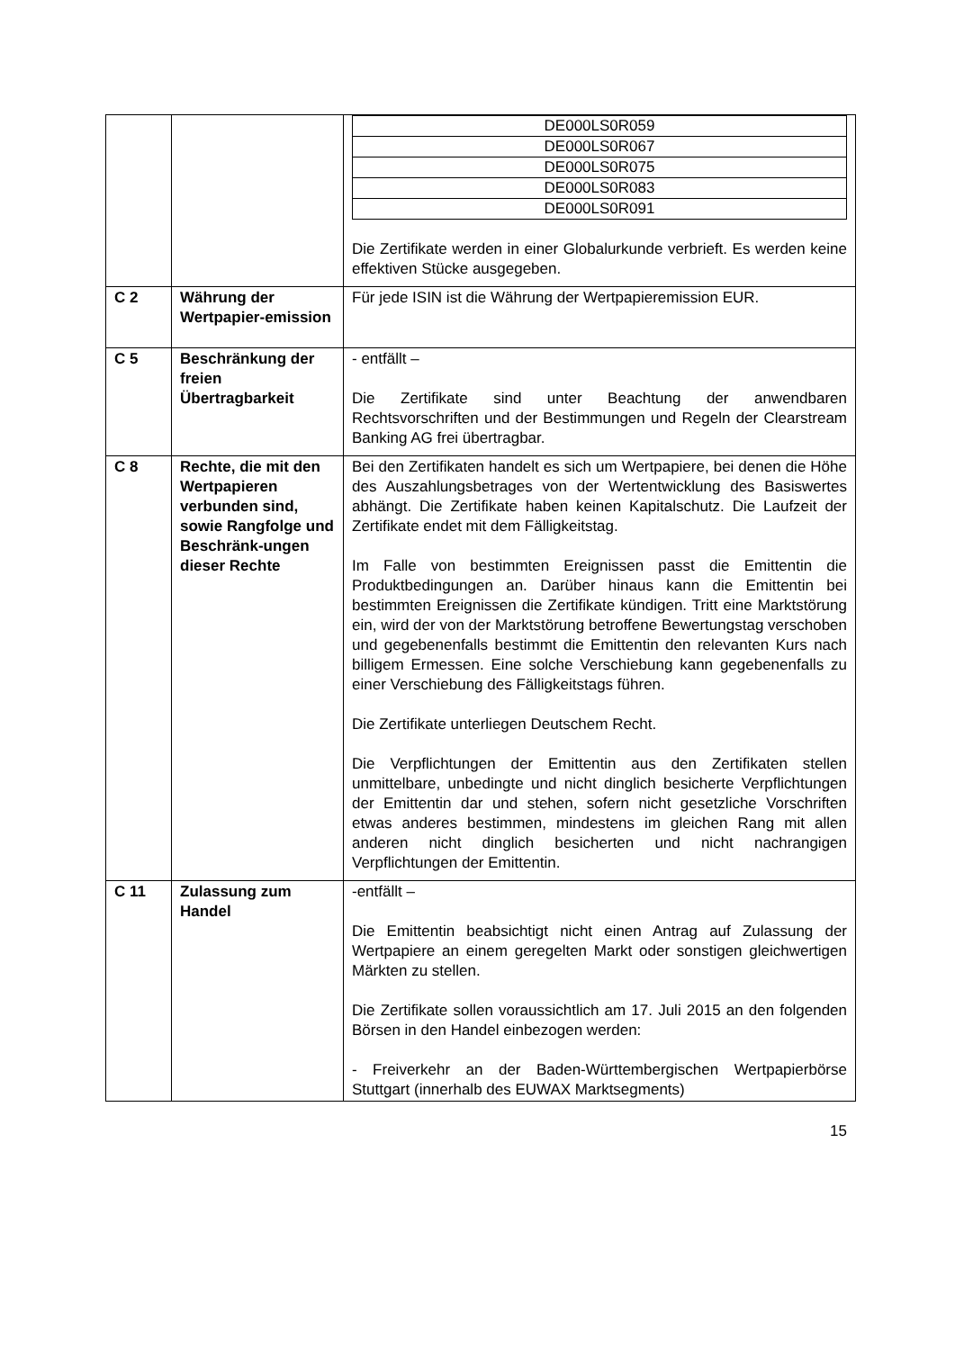| | | / DE000LS0R059 / / DE000LS0R067 / / DE000LS0R075 / / DE000LS0R083 / / DE000LS0R091 / Die Zertifikate werden in einer Globalurkunde verbrieft. Es werden keine effektiven Stücke ausgegeben. |
| C 2 | Währung der Wertpapier-emission | Für jede ISIN ist die Währung der Wertpapieremission EUR. |
| C 5 | Beschränkung der freien Übertragbarkeit | - entfällt – Die Zertifikate sind unter Beachtung der anwendbaren Rechtsvorschriften und der Bestimmungen und Regeln der Clearstream Banking AG frei übertragbar. |
| C 8 | Rechte, die mit den Wertpapieren verbunden sind, sowie Rangfolge und Beschränk-ungen dieser Rechte | Bei den Zertifikaten handelt es sich um Wertpapiere, bei denen die Höhe des Auszahlungsbetrages von der Wertentwicklung des Basiswertes abhängt. Die Zertifikate haben keinen Kapitalschutz. Die Laufzeit der Zertifikate endet mit dem Fälligkeitstag. Im Falle von bestimmten Ereignissen passt die Emittentin die Produktbedingungen an. Darüber hinaus kann die Emittentin bei bestimmten Ereignissen die Zertifikate kündigen. Tritt eine Marktstörung ein, wird der von der Marktstörung betroffene Bewertungstag verschoben und gegebenenfalls bestimmt die Emittentin den relevanten Kurs nach billigem Ermessen. Eine solche Verschiebung kann gegebenenfalls zu einer Verschiebung des Fälligkeitstags führen. Die Zertifikate unterliegen Deutschem Recht. Die Verpflichtungen der Emittentin aus den Zertifikaten stellen unmittelbare, unbedingte und nicht dinglich besicherte Verpflichtungen der Emittentin dar und stehen, sofern nicht gesetzliche Vorschriften etwas anderes bestimmen, mindestens im gleichen Rang mit allen anderen nicht dinglich besicherten und nicht nachrangigen Verpflichtungen der Emittentin. |
| C 11 | Zulassung zum Handel | -entfällt – Die Emittentin beabsichtigt nicht einen Antrag auf Zulassung der Wertpapiere an einem geregelten Markt oder sonstigen gleichwertigen Märkten zu stellen. Die Zertifikate sollen voraussichtlich am 17. Juli 2015 an den folgenden Börsen in den Handel einbezogen werden: - Freiverkehr an der Baden-Württembergischen Wertpapierbörse Stuttgart (innerhalb des EUWAX Marktsegments) |
15